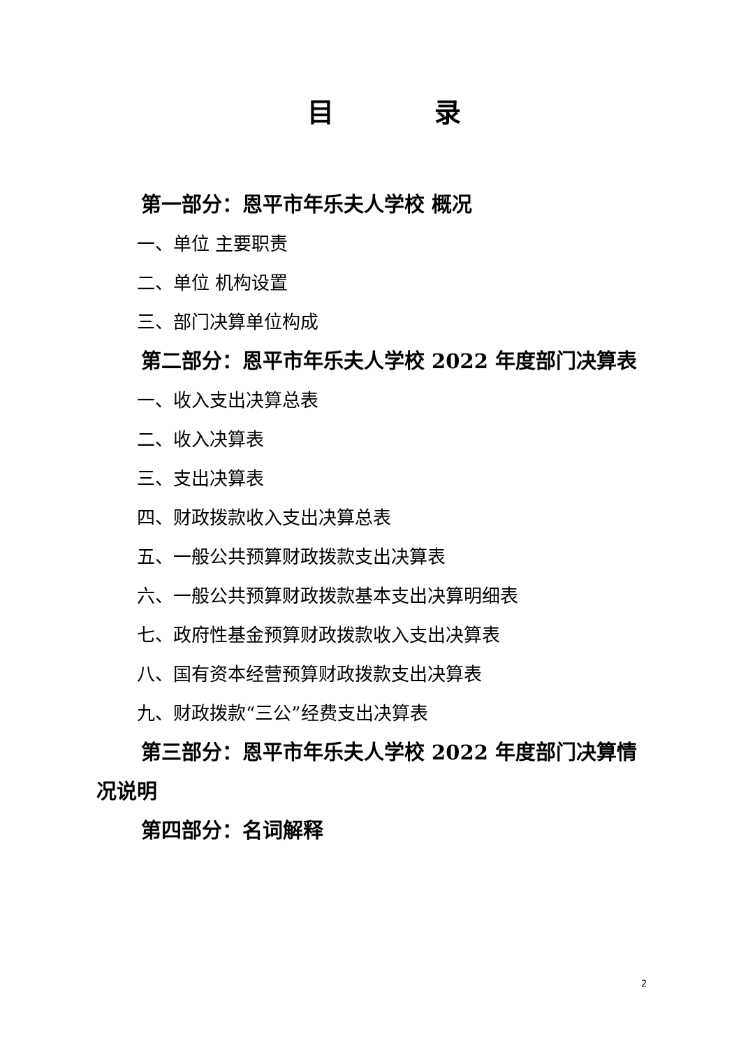目 录
第一部分：恩平市年乐夫人学校 概况
一、单位 主要职责
二、单位 机构设置
三、部门决算单位构成
第二部分：恩平市年乐夫人学校 2022 年度部门决算表
一、收入支出决算总表
二、收入决算表
三、支出决算表
四、财政拨款收入支出决算总表
五、一般公共预算财政拨款支出决算表
六、一般公共预算财政拨款基本支出决算明细表
七、政府性基金预算财政拨款收入支出决算表
八、国有资本经营预算财政拨款支出决算表
九、财政拨款“三公”经费支出决算表
第三部分：恩平市年乐夫人学校 2022 年度部门决算情况说明
第四部分：名词解释
2